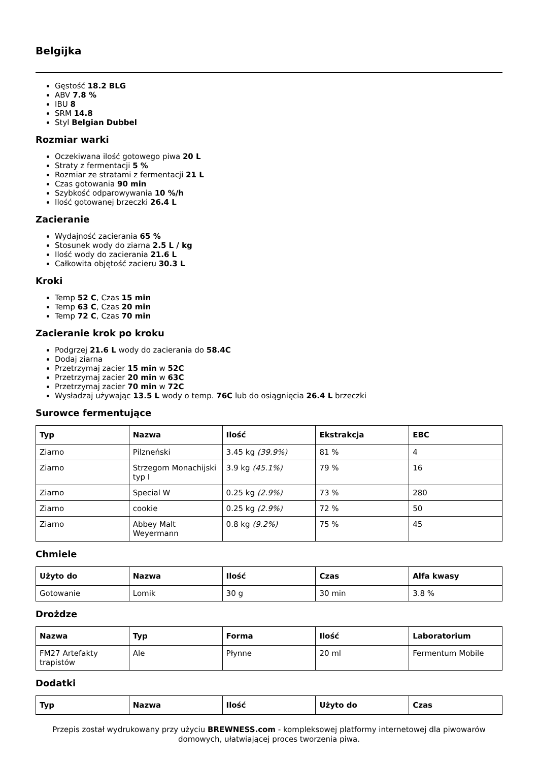Belgijka
Gęstość 18.2 BLG
ABV 7.8 %
IBU 8
SRM 14.8
Styl Belgian Dubbel
Rozmiar warki
Oczekiwana ilość gotowego piwa 20 L
Straty z fermentacji 5 %
Rozmiar ze stratami z fermentacji 21 L
Czas gotowania 90 min
Szybkość odparowywania 10 %/h
Ilość gotowanej brzeczki 26.4 L
Zacieranie
Wydajność zacierania 65 %
Stosunek wody do ziarna 2.5 L / kg
Ilość wody do zacierania 21.6 L
Całkowita objętość zacieru 30.3 L
Kroki
Temp 52 C, Czas 15 min
Temp 63 C, Czas 20 min
Temp 72 C, Czas 70 min
Zacieranie krok po kroku
Podgrzej 21.6 L wody do zacierania do 58.4C
Dodaj ziarna
Przetrzymaj zacier 15 min w 52C
Przetrzymaj zacier 20 min w 63C
Przetrzymaj zacier 70 min w 72C
Wysładzaj używając 13.5 L wody o temp. 76C lub do osiągnięcia 26.4 L brzeczki
Surowce fermentujące
| Typ | Nazwa | Ilość | Ekstrakcja | EBC |
| --- | --- | --- | --- | --- |
| Ziarno | Pilzneński | 3.45 kg (39.9%) | 81 % | 4 |
| Ziarno | Strzegom Monachijski typ I | 3.9 kg (45.1%) | 79 % | 16 |
| Ziarno | Special W | 0.25 kg (2.9%) | 73 % | 280 |
| Ziarno | cookie | 0.25 kg (2.9%) | 72 % | 50 |
| Ziarno | Abbey Malt Weyermann | 0.8 kg (9.2%) | 75 % | 45 |
Chmiele
| Użyto do | Nazwa | Ilość | Czas | Alfa kwasy |
| --- | --- | --- | --- | --- |
| Gotowanie | Lomik | 30 g | 30 min | 3.8 % |
Drożdze
| Nazwa | Typ | Forma | Ilość | Laboratorium |
| --- | --- | --- | --- | --- |
| FM27 Artefakty trapistów | Ale | Płynne | 20 ml | Fermentum Mobile |
Dodatki
| Typ | Nazwa | Ilość | Użyto do | Czas |
| --- | --- | --- | --- | --- |
Przepis został wydrukowany przy użyciu BREWNESS.com - kompleksowej platformy internetowej dla piwowarów domowych, ułatwiającej proces tworzenia piwa.